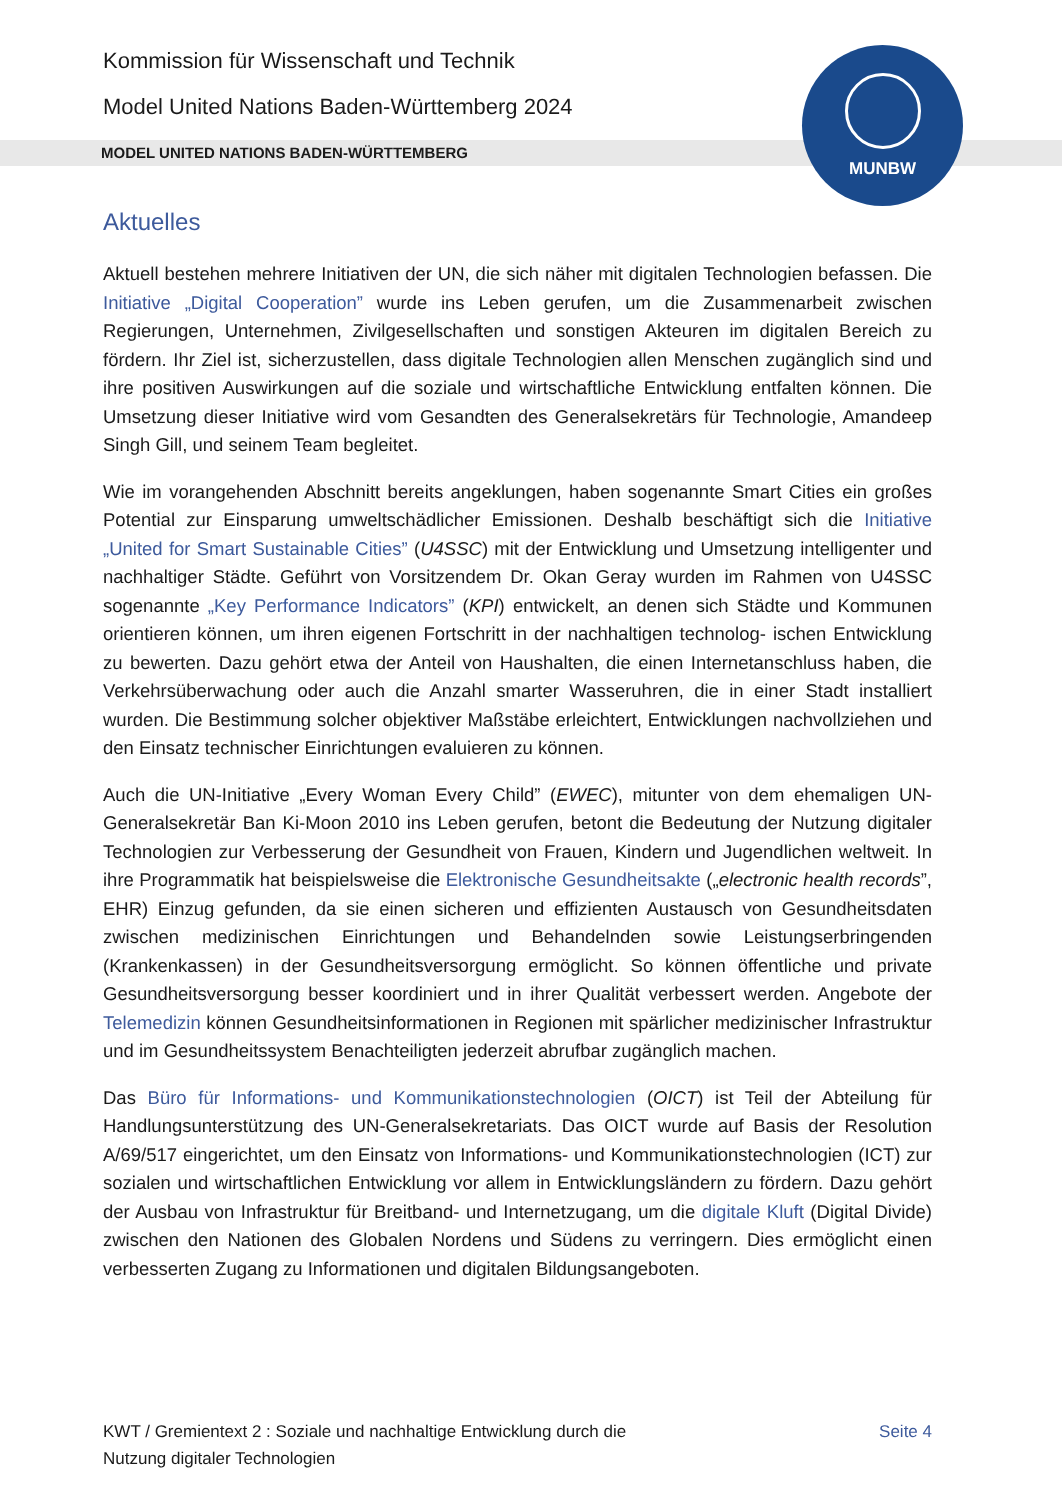Kommission für Wissenschaft und Technik
Model United Nations Baden-Württemberg 2024
MODEL UNITED NATIONS BADEN-WÜRTTEMBERG
MUNBW
Aktuelles
Aktuell bestehen mehrere Initiativen der UN, die sich näher mit digitalen Technologien befassen. Die Initiative „Digital Cooperation” wurde ins Leben gerufen, um die Zusammenarbeit zwischen Regierungen, Unternehmen, Zivilgesellschaften und sonstigen Akteuren im digitalen Bereich zu fördern. Ihr Ziel ist, sicherzustellen, dass digitale Technologien allen Menschen zugänglich sind und ihre positiven Auswirkungen auf die soziale und wirtschaftliche Entwicklung entfalten können. Die Umsetzung dieser Initiative wird vom Gesandten des Generalsekretärs für Technologie, Amandeep Singh Gill, und seinem Team begleitet.
Wie im vorangehenden Abschnitt bereits angeklungen, haben sogenannte Smart Cities ein großes Potential zur Einsparung umweltschädlicher Emissionen. Deshalb beschäftigt sich die Initiative „United for Smart Sustainable Cities” (U4SSC) mit der Entwicklung und Umsetzung intelligenter und nachhaltiger Städte. Geführt von Vorsitzendem Dr. Okan Geray wurden im Rahmen von U4SSC sogenannte „Key Performance Indicators” (KPI) entwickelt, an denen sich Städte und Kommunen orientieren können, um ihren eigenen Fortschritt in der nachhaltigen technolog- ischen Entwicklung zu bewerten. Dazu gehört etwa der Anteil von Haushalten, die einen Internetanschluss haben, die Verkehrsüberwachung oder auch die Anzahl smarter Wasseruhren, die in einer Stadt installiert wurden. Die Bestimmung solcher objektiver Maßstäbe erleichtert, Entwicklungen nachvollziehen und den Einsatz technischer Einrichtungen evaluieren zu können.
Auch die UN-Initiative „Every Woman Every Child” (EWEC), mitunter von dem ehemaligen UN-Generalsekretär Ban Ki-Moon 2010 ins Leben gerufen, betont die Bedeutung der Nutzung digitaler Technologien zur Verbesserung der Gesundheit von Frauen, Kindern und Jugendlichen weltweit. In ihre Programmatik hat beispielsweise die Elektronische Gesundheitsakte („electronic health records”, EHR) Einzug gefunden, da sie einen sicheren und effizienten Austausch von Gesundheitsdaten zwischen medizinischen Einrichtungen und Behandelnden sowie Leistungserbringenden (Krankenkassen) in der Gesundheitsversorgung ermöglicht. So können öffentliche und private Gesundheitsversorgung besser koordiniert und in ihrer Qualität verbessert werden. Angebote der Telemedizin können Gesundheitsinformationen in Regionen mit spärlicher medizinischer Infrastruktur und im Gesundheitssystem Benachteiligten jederzeit abrufbar zugänglich machen.
Das Büro für Informations- und Kommunikationstechnologien (OICT) ist Teil der Abteilung für Handlungsunterstützung des UN-Generalsekretariats. Das OICT wurde auf Basis der Resolution A/69/517 eingerichtet, um den Einsatz von Informations- und Kommunikationstechnologien (ICT) zur sozialen und wirtschaftlichen Entwicklung vor allem in Entwicklungsländern zu fördern. Dazu gehört der Ausbau von Infrastruktur für Breitband- und Internetzugang, um die digitale Kluft (Digital Divide) zwischen den Nationen des Globalen Nordens und Südens zu verringern. Dies ermöglicht einen verbesserten Zugang zu Informationen und digitalen Bildungsangeboten.
KWT / Gremientext 2 : Soziale und nachhaltige Entwicklung durch die
Nutzung digitaler Technologien
Seite 4